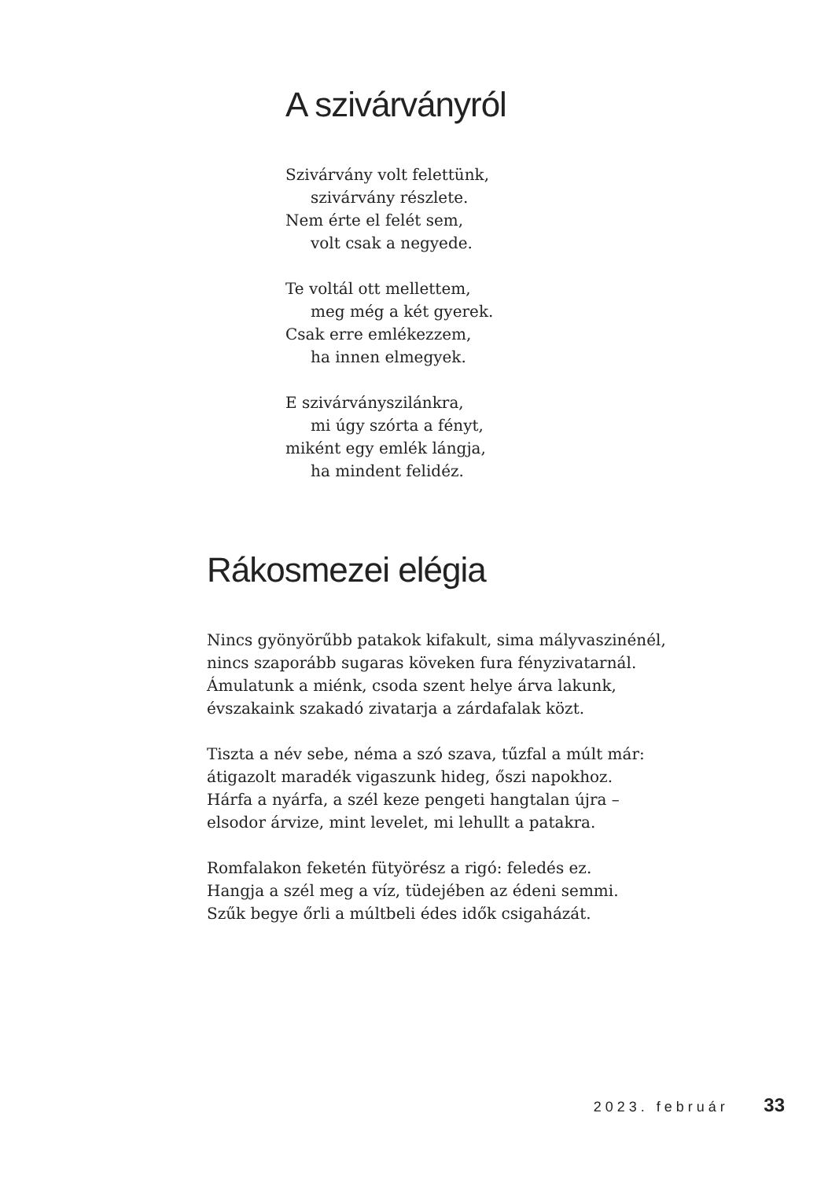A szivárványról
Szivárvány volt felettünk,
szivárvány részlete.
Nem érte el felét sem,
volt csak a negyede.
Te voltál ott mellettem,
meg még a két gyerek.
Csak erre emlékezzem,
ha innen elmegyek.
E szivárványszilánkra,
mi úgy szórta a fényt,
miként egy emlék lángja,
ha mindent felidéz.
Rákosmezei elégia
Nincs gyönyörűbb patakok kifakult, sima mályvaszinénél,
nincs szaporább sugaras köveken fura fényzivatarnál.
Ámulatunk a miénk, csoda szent helye árva lakunk,
évszakaink szakadó zivatarja a zárdafalak közt.
Tiszta a név sebe, néma a szó szava, tűzfal a múlt már:
átigazolt maradék vigaszunk hideg, őszi napokhoz.
Hárfa a nyárfa, a szél keze pengeti hangtalan újra –
elsodor árvize, mint levelet, mi lehullt a patakra.
Romfalakon feketén fütyörész a rigó: feledés ez.
Hangja a szél meg a víz, tüdejében az édeni semmi.
Szűk begye őrli a múltbeli édes idők csigaházát.
2023. február 33